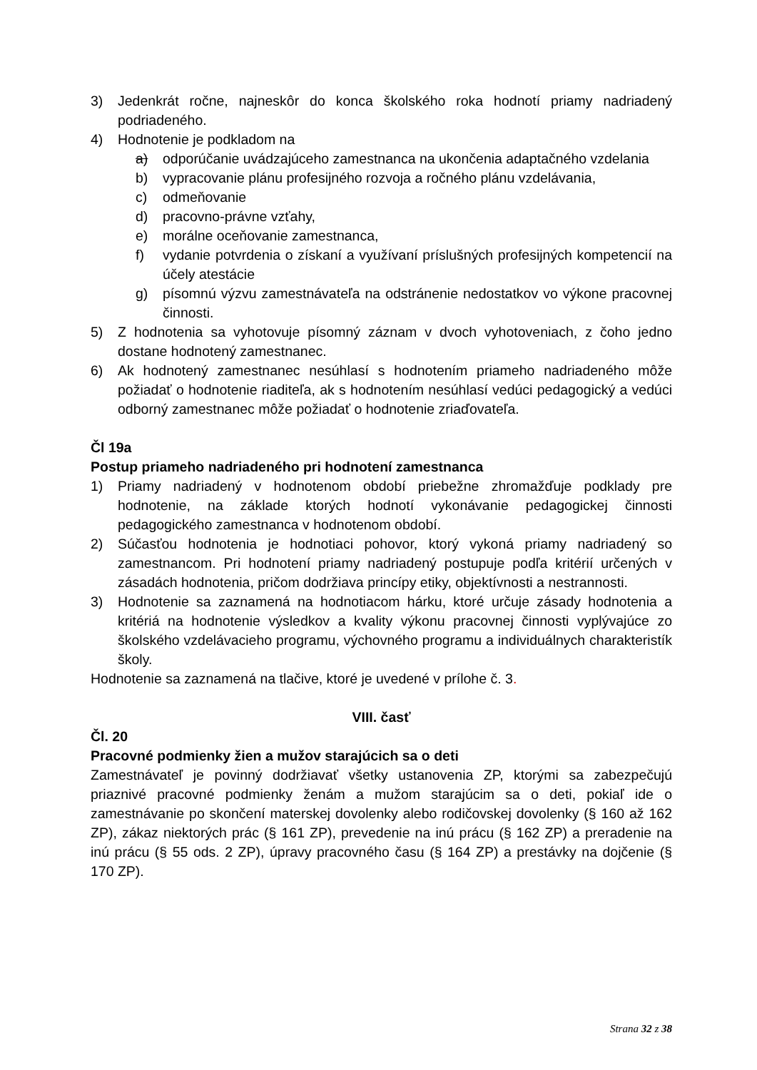3) Jedenkrát ročne, najneskôr do konca školského roka hodnotí priamy nadriadený podriadeného.
4) Hodnotenie je podkladom na
a) odporúčanie uvádzajúceho zamestnanca na ukončenia adaptačného vzdelania
b) vypracovanie plánu profesijného rozvoja a ročného plánu vzdelávania,
c) odmeňovanie
d) pracovno-právne vzťahy,
e) morálne oceňovanie zamestnanca,
f) vydanie potvrdenia o získaní a využívaní príslušných profesijných kompetencií na účely atestácie
g) písomnú výzvu zamestnávateľa na odstránenie nedostatkov vo výkone pracovnej činnosti.
5) Z hodnotenia sa vyhotovuje písomný záznam v dvoch vyhotoveniach, z čoho jedno dostane hodnotený zamestnanec.
6) Ak hodnotený zamestnanec nesúhlasí s hodnotením priameho nadriadeného môže požiadať o hodnotenie riaditeľa, ak s hodnotením nesúhlasí vedúci pedagogický a vedúci odborný zamestnanec môže požiadať o hodnotenie zriaďovateľa.
Čl 19a
Postup priameho nadriadeného pri hodnotení zamestnanca
1) Priamy nadriadený v hodnotenom období priebežne zhromažďuje podklady pre hodnotenie, na základe ktorých hodnotí vykonávanie pedagogickej činnosti pedagogického zamestnanca v hodnotenom období.
2) Súčasťou hodnotenia je hodnotiaci pohovor, ktorý vykoná priamy nadriadený so zamestnancom. Pri hodnotení priamy nadriadený postupuje podľa kritérií určených v zásadách hodnotenia, pričom dodržiava princípy etiky, objektívnosti a nestrannosti.
3) Hodnotenie sa zaznamená na hodnotiacom hárku, ktoré určuje zásady hodnotenia a kritériá na hodnotenie výsledkov a kvality výkonu pracovnej činnosti vyplývajúce zo školského vzdelávacieho programu, výchovného programu a individuálnych charakteristík školy.
Hodnotenie sa zaznamená na tlačive, ktoré je uvedené v prílohe č. 3.
VIII. časť
Čl. 20
Pracovné podmienky žien a mužov starajúcich sa o deti
Zamestnávateľ je povinný dodržiavať všetky ustanovenia ZP, ktorými sa zabezpečujú priaznivé pracovné podmienky ženám a mužom starajúcim sa o deti, pokiaľ ide o zamestnávanie po skončení materskej dovolenky alebo rodičovskej dovolenky (§ 160 až 162 ZP), zákaz niektorých prác (§ 161 ZP), prevedenie na inú prácu (§ 162 ZP) a preradenie na inú prácu (§ 55 ods. 2 ZP), úpravy pracovného času (§ 164 ZP) a prestávky na dojčenie (§ 170 ZP).
Strana 32 z 38